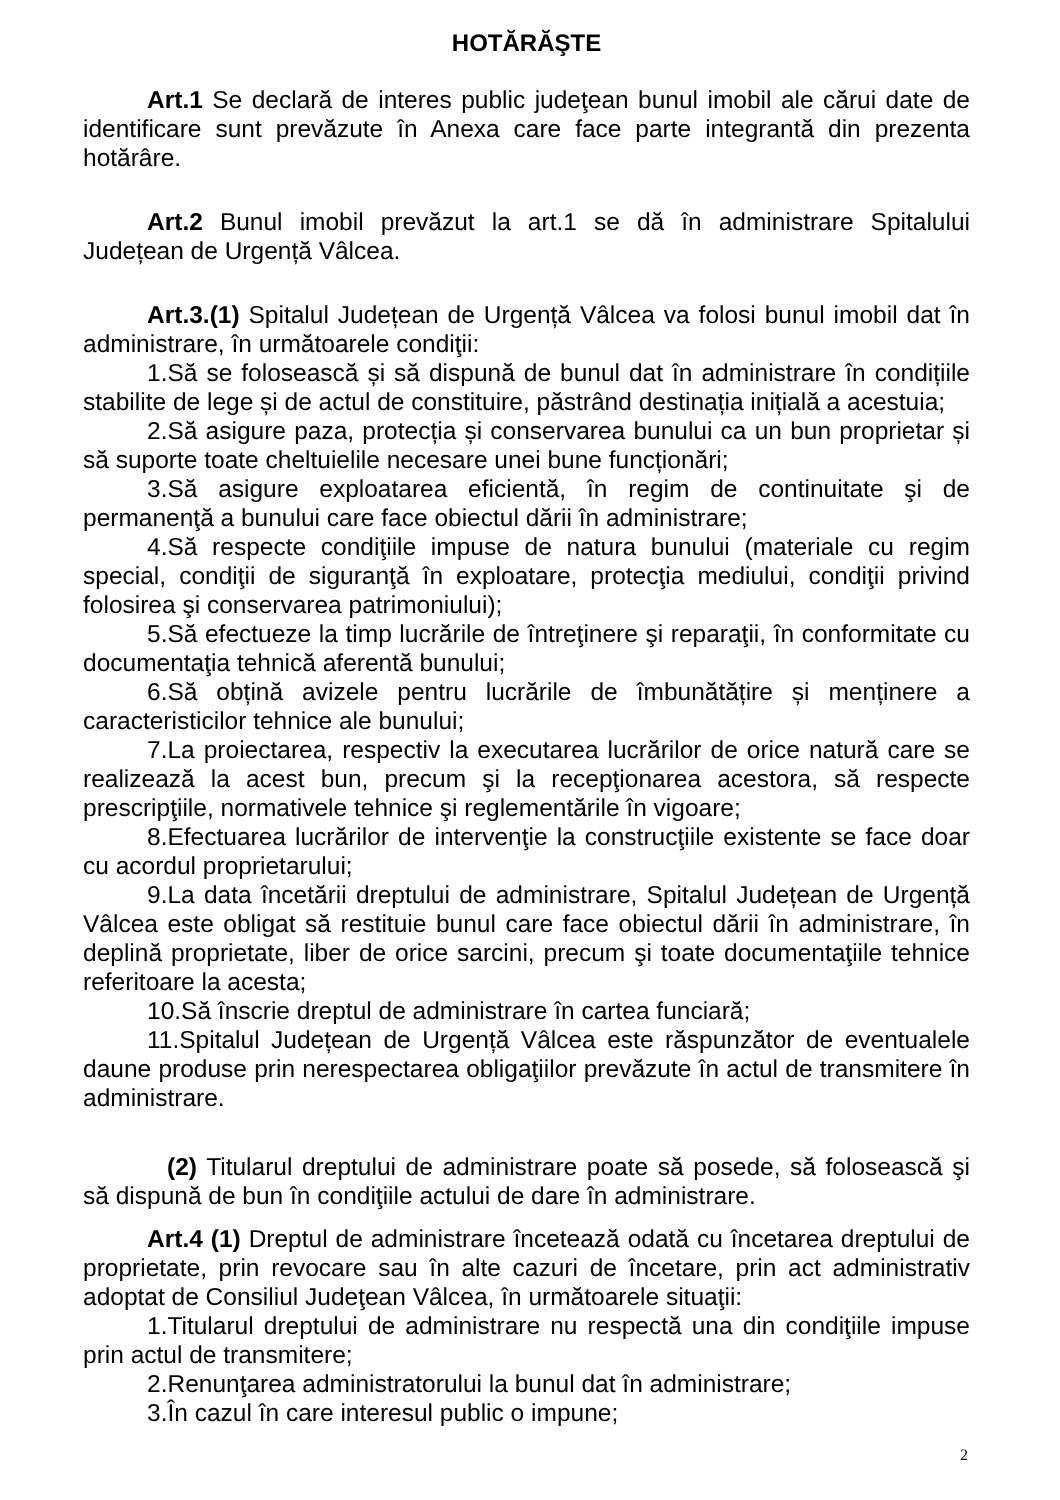HOTĂRĂŞTE
Art.1 Se declară de interes public judeţean bunul imobil ale cărui date de identificare sunt prevăzute în Anexa care face parte integrantă din prezenta hotărâre.
Art.2 Bunul imobil prevăzut la art.1 se dă în administrare Spitalului Județean de Urgență Vâlcea.
Art.3.(1) Spitalul Județean de Urgență Vâlcea va folosi bunul imobil dat în administrare, în următoarele condiţii:
1.Să se folosească și să dispună de bunul dat în administrare în condițiile stabilite de lege și de actul de constituire, păstrând destinația inițială a acestuia;
2.Să asigure paza, protecția și conservarea bunului ca un bun proprietar și să suporte toate cheltuielile necesare unei bune funcționări;
3.Să asigure exploatarea eficientă, în regim de continuitate şi de permanenţă a bunului care face obiectul dării în administrare;
4.Să respecte condiţiile impuse de natura bunului (materiale cu regim special, condiţii de siguranţă în exploatare, protecţia mediului, condiţii privind folosirea şi conservarea patrimoniului);
5.Să efectueze la timp lucrările de întreţinere şi reparaţii, în conformitate cu documentaţia tehnică aferentă bunului;
6.Să obțină avizele pentru lucrările de îmbunătățire și menținere a caracteristicilor tehnice ale bunului;
7.La proiectarea, respectiv la executarea lucrărilor de orice natură care se realizează la acest bun, precum şi la recepţionarea acestora, să respecte prescripţiile, normativele tehnice şi reglementările în vigoare;
8.Efectuarea lucrărilor de intervenţie la construcţiile existente se face doar cu acordul proprietarului;
9.La data încetării dreptului de administrare, Spitalul Județean de Urgență Vâlcea este obligat să restituie bunul care face obiectul dării în administrare, în deplină proprietate, liber de orice sarcini, precum şi toate documentaţiile tehnice referitoare la acesta;
10.Să înscrie dreptul de administrare în cartea funciară;
11.Spitalul Județean de Urgență Vâlcea este răspunzător de eventualele daune produse prin nerespectarea obligaţiilor prevăzute în actul de transmitere în administrare.
(2) Titularul dreptului de administrare poate să posede, să folosească şi să dispună de bun în condiţiile actului de dare în administrare.
Art.4 (1) Dreptul de administrare încetează odată cu încetarea dreptului de proprietate, prin revocare sau în alte cazuri de încetare, prin act administrativ adoptat de Consiliul Judeţean Vâlcea, în următoarele situaţii:
1.Titularul dreptului de administrare nu respectă una din condiţiile impuse prin actul de transmitere;
2.Renunţarea administratorului la bunul dat în administrare;
3.În cazul în care interesul public o impune;
2